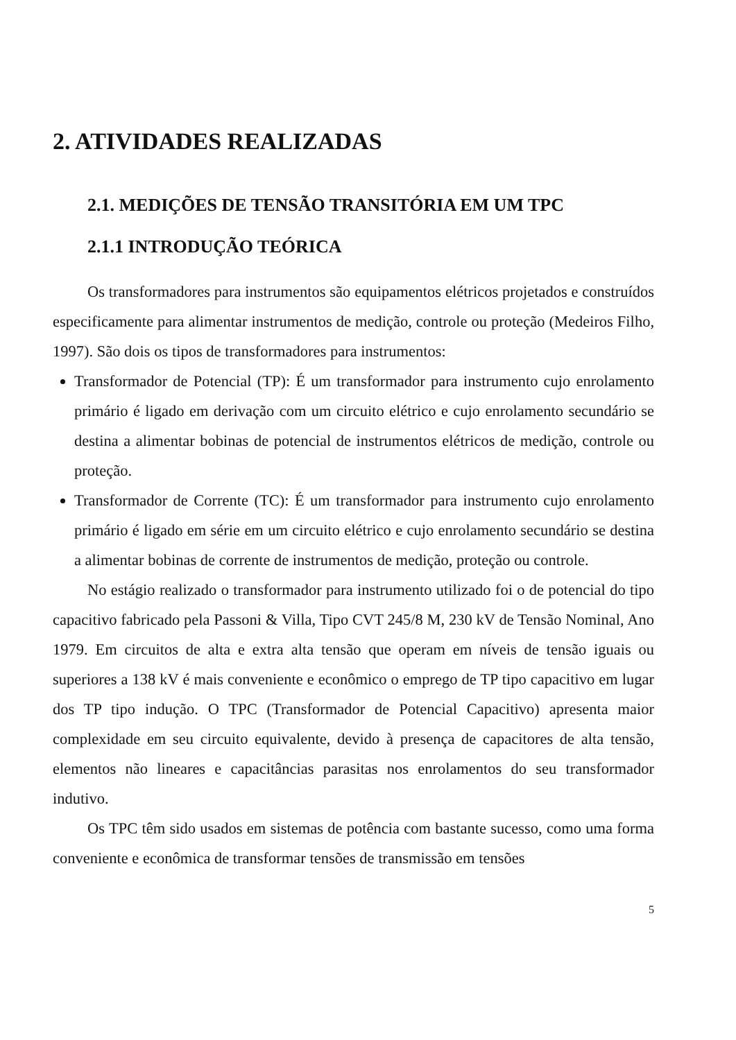2. ATIVIDADES REALIZADAS
2.1. MEDIÇÕES DE TENSÃO TRANSITÓRIA EM UM TPC
2.1.1 INTRODUÇÃO TEÓRICA
Os transformadores para instrumentos são equipamentos elétricos projetados e construídos especificamente para alimentar instrumentos de medição, controle ou proteção (Medeiros Filho, 1997). São dois os tipos de transformadores para instrumentos:
Transformador de Potencial (TP): É um transformador para instrumento cujo enrolamento primário é ligado em derivação com um circuito elétrico e cujo enrolamento secundário se destina a alimentar bobinas de potencial de instrumentos elétricos de medição, controle ou proteção.
Transformador de Corrente (TC): É um transformador para instrumento cujo enrolamento primário é ligado em série em um circuito elétrico e cujo enrolamento secundário se destina a alimentar bobinas de corrente de instrumentos de medição, proteção ou controle.
No estágio realizado o transformador para instrumento utilizado foi o de potencial do tipo capacitivo fabricado pela Passoni & Villa, Tipo CVT 245/8 M, 230 kV de Tensão Nominal, Ano 1979. Em circuitos de alta e extra alta tensão que operam em níveis de tensão iguais ou superiores a 138 kV é mais conveniente e econômico o emprego de TP tipo capacitivo em lugar dos TP tipo indução. O TPC (Transformador de Potencial Capacitivo) apresenta maior complexidade em seu circuito equivalente, devido à presença de capacitores de alta tensão, elementos não lineares e capacitâncias parasitas nos enrolamentos do seu transformador indutivo.
Os TPC têm sido usados em sistemas de potência com bastante sucesso, como uma forma conveniente e econômica de transformar tensões de transmissão em tensões
5